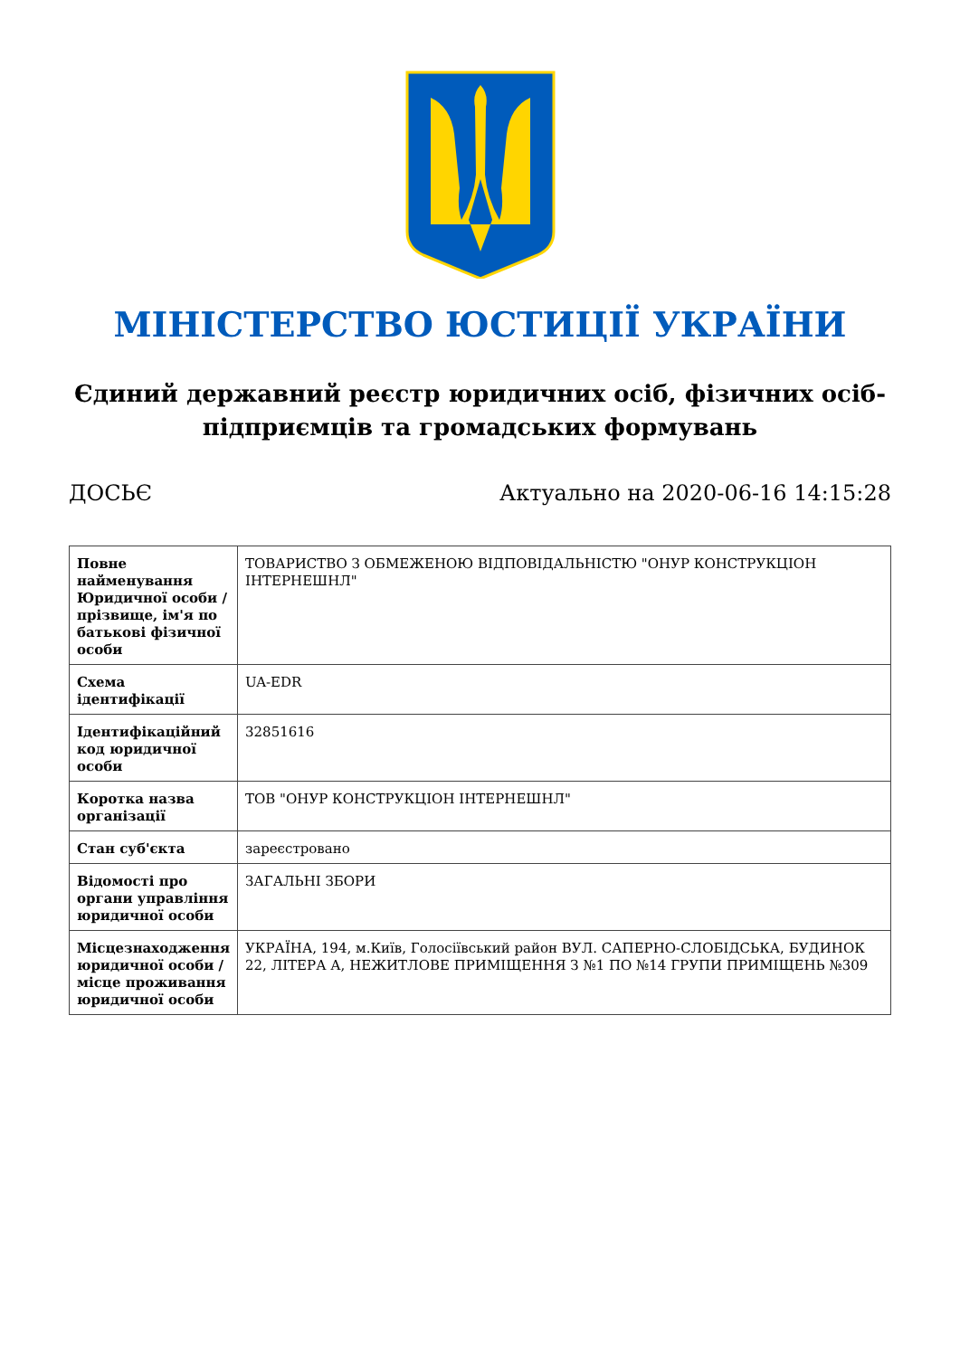МІНІСТЕРСТВО ЮСТИЦІЇ УКРАЇНИ
Єдиний державний реєстр юридичних осіб, фізичних осіб-підприємців та громадських формувань
ДОСЬЄ Актуально на 2020-06-16 14:15:28
| Повне найменування Юридичної особи / прізвище, ім'я по батькові фізичної особи | ТОВАРИСТВО З ОБМЕЖЕНОЮ ВІДПОВІДАЛЬНІСТЮ "ОНУР КОНСТРУКЦІОН ІНТЕРНЕШНЛ" |
| Схема ідентифікації | UA-EDR |
| Ідентифікаційний код юридичної особи | 32851616 |
| Коротка назва організації | ТОВ "ОНУР КОНСТРУКЦІОН ІНТЕРНЕШНЛ" |
| Стан суб'єкта | зареєстровано |
| Відомості про органи управління юридичної особи | ЗАГАЛЬНІ ЗБОРИ |
| Місцезнаходження юридичної особи / місце проживання юридичної особи | УКРАЇНА, 194, м.Київ, Голосіївський район ВУЛ. САПЕРНО-СЛОБІДСЬКА, БУДИНОК 22, ЛІТЕРА А, НЕЖИТЛОВЕ ПРИМІЩЕННЯ З №1 ПО №14 ГРУПИ ПРИМІЩЕНЬ №309 |